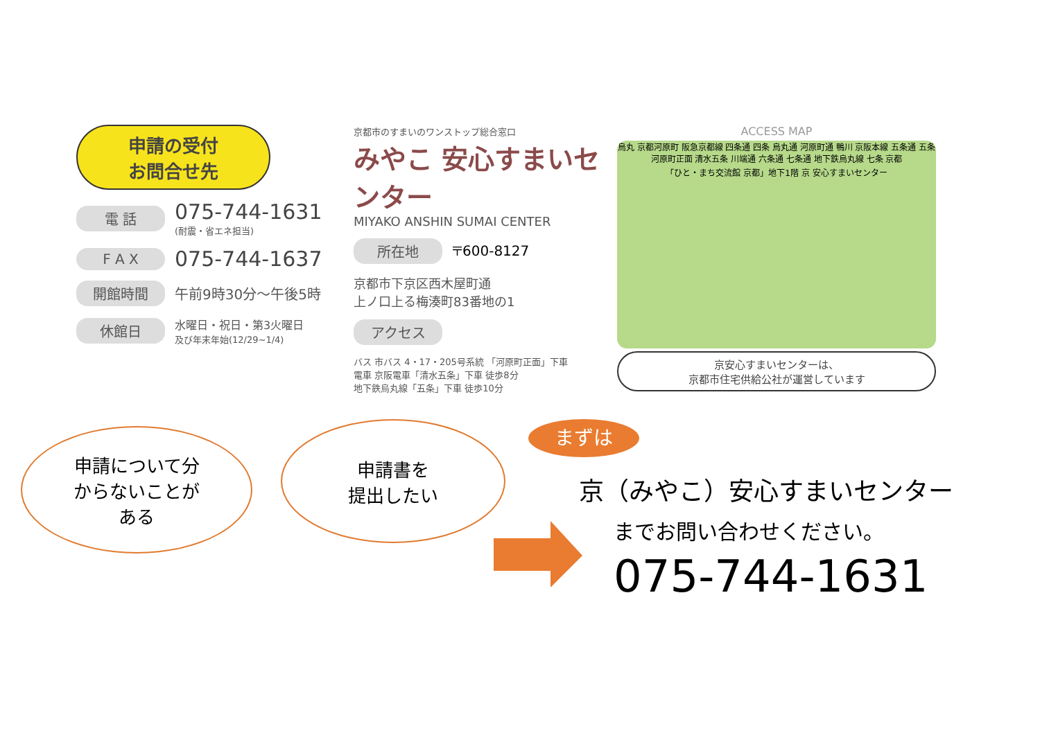申請の受付
お問合せ先
電 話
075-744-1631
(耐震・省エネ担当)
F A X 075-744-1637
開館時間 午前9時30分～午後5時
休館日
水曜日・祝日・第3火曜日
及び年末年始(12/29~1/4)
京都市のすまいのワンストップ総合窓口
みやこ 安心すまいセンター
MIYAKO ANSHIN SUMAI CENTER
所在地 〒600-8127
京都市下京区西木屋町通
上ノ口上る梅湊町83番地の1
アクセス
バス 市バス 4・17・205号系統 「河原町正面」下車
電車 京阪電車「清水五条」下車 徒歩8分
地下鉄烏丸線「五条」下車 徒歩10分
ACCESS MAP
烏丸 京都河原町 阪急京都線 四条通 四条 烏丸通 河原町通 鴨川 京阪本線 五条通 五条 河原町正面 清水五条 川端通 六条通 七条通 地下鉄烏丸線 七条 京都
「ひと・まち交流館 京都」地下1階 京 安心すまいセンター
京安心すまいセンターは、
京都市住宅供給公社が運営しています
申請について分
からないことが
ある
申請書を
提出したい
まずは
京（みやこ）安心すまいセンター
までお問い合わせください。
075-744-1631